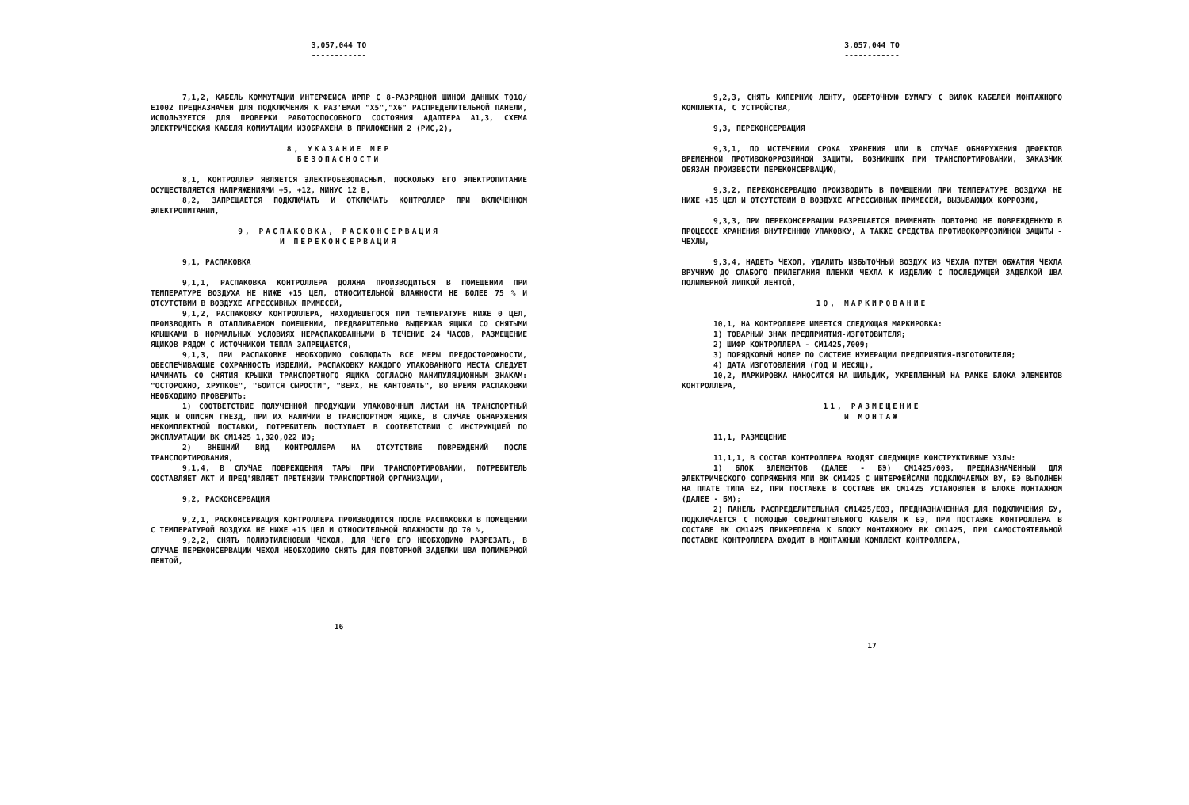3,057,044 ТО
------------
7,1,2, КАБЕЛЬ КОММУТАЦИИ ИНТЕРФЕЙСА ИРПР С 8-РАЗРЯДНОЙ ШИНОЙ ДАННЫХ Т010/Е1002 ПРЕДНАЗНАЧЕН ДЛЯ ПОДКЛЮЧЕНИЯ К РАЗ'ЕМАМ "X5","X6" РАСПРЕДЕЛИТЕЛЬНОЙ ПАНЕЛИ, ИСПОЛЬЗУЕТСЯ ДЛЯ ПРОВЕРКИ РАБОТОСПОСОБНОГО СОСТОЯНИЯ АДАПТЕРА А1,3, СХЕМА ЭЛЕКТРИЧЕСКАЯ КАБЕЛЯ КОММУТАЦИИ ИЗОБРАЖЕНА В ПРИЛОЖЕНИИ 2 (РИС,2),
8, УКАЗАНИЕ МЕР
БЕЗОПАСНОСТИ
8,1, КОНТРОЛЛЕР ЯВЛЯЕТСЯ ЭЛЕКТРОБЕЗОПАСНЫМ, ПОСКОЛЬКУ ЕГО ЭЛЕКТРОПИТАНИЕ ОСУЩЕСТВЛЯЕТСЯ НАПРЯЖЕНИЯМИ +5, +12, МИНУС 12 В,
8,2, ЗАПРЕЩАЕТСЯ ПОДКЛЮЧАТЬ И ОТКЛЮЧАТЬ КОНТРОЛЛЕР ПРИ ВКЛЮЧЕННОМ ЭЛЕКТРОПИТАНИИ,
9, РАСПАКОВКА, РАСКОНСЕРВАЦИЯ
И ПЕРЕКОНСЕРВАЦИЯ
9,1, РАСПАКОВКА
9,1,1, РАСПАКОВКА КОНТРОЛЛЕРА ДОЛЖНА ПРОИЗВОДИТЬСЯ В ПОМЕЩЕНИИ ПРИ ТЕМПЕРАТУРЕ ВОЗДУХА НЕ НИЖЕ +15 ЦЕЛ, ОТНОСИТЕЛЬНОЙ ВЛАЖНОСТИ НЕ БОЛЕЕ 75 % И ОТСУТСТВИИ В ВОЗДУХЕ АГРЕССИВНЫХ ПРИМЕСЕЙ,
9,1,2, РАСПАКОВКУ КОНТРОЛЛЕРА, НАХОДИВШЕГОСЯ ПРИ ТЕМПЕРАТУРЕ НИЖЕ 0 ЦЕЛ, ПРОИЗВОДИТЬ В ОТАПЛИВАЕМОМ ПОМЕЩЕНИИ, ПРЕДВАРИТЕЛЬНО ВЫДЕРЖАВ ЯЩИКИ СО СНЯТЫМИ КРЫШКАМИ В НОРМАЛЬНЫХ УСЛОВИЯХ НЕРАСПАКОВАННЫМИ В ТЕЧЕНИЕ 24 ЧАСОВ, РАЗМЕЩЕНИЕ ЯЩИКОВ РЯДОМ С ИСТОЧНИКОМ ТЕПЛА ЗАПРЕЩАЕТСЯ,
9,1,3, ПРИ РАСПАКОВКЕ НЕОБХОДИМО СОБЛЮДАТЬ ВСЕ МЕРЫ ПРЕДОСТОРОЖНОСТИ, ОБЕСПЕЧИВАЮЩИЕ СОХРАННОСТЬ ИЗДЕЛИЙ, РАСПАКОВКУ КАЖДОГО УПАКОВАННОГО МЕСТА СЛЕДУЕТ НАЧИНАТЬ СО СНЯТИЯ КРЫШКИ ТРАНСПОРТНОГО ЯЩИКА СОГЛАСНО МАНИПУЛЯЦИОННЫМ ЗНАКАМ: "ОСТОРОЖНО, ХРУПКОЕ", "БОИТСЯ СЫРОСТИ", "ВЕРХ, НЕ КАНТОВАТЬ", ВО ВРЕМЯ РАСПАКОВКИ НЕОБХОДИМО ПРОВЕРИТЬ:
1) СООТВЕТСТВИЕ ПОЛУЧЕННОЙ ПРОДУКЦИИ УПАКОВОЧНЫМ ЛИСТАМ НА ТРАНСПОРТНЫЙ ЯЩИК И ОПИСЯМ ГНЕЗД, ПРИ ИХ НАЛИЧИИ В ТРАНСПОРТНОМ ЯЩИКЕ, В СЛУЧАЕ ОБНАРУЖЕНИЯ НЕКОМПЛЕКТНОЙ ПОСТАВКИ, ПОТРЕБИТЕЛЬ ПОСТУПАЕТ В СООТВЕТСТВИИ С ИНСТРУКЦИЕЙ ПО ЭКСПЛУАТАЦИИ ВК СМ1425 1,320,022 ИЭ;
2) ВНЕШНИЙ ВИД КОНТРОЛЛЕРА НА ОТСУТСТВИЕ ПОВРЕЖДЕНИЙ ПОСЛЕ ТРАНСПОРТИРОВАНИЯ,
9,1,4, В СЛУЧАЕ ПОВРЕЖДЕНИЯ ТАРЫ ПРИ ТРАНСПОРТИРОВАНИИ, ПОТРЕБИТЕЛЬ СОСТАВЛЯЕТ АКТ И ПРЕД'ЯВЛЯЕТ ПРЕТЕНЗИИ ТРАНСПОРТНОЙ ОРГАНИЗАЦИИ,
9,2, РАСКОНСЕРВАЦИЯ
9,2,1, РАСКОНСЕРВАЦИЯ КОНТРОЛЛЕРА ПРОИЗВОДИТСЯ ПОСЛЕ РАСПАКОВКИ В ПОМЕЩЕНИИ С ТЕМПЕРАТУРОЙ ВОЗДУХА НЕ НИЖЕ +15 ЦЕЛ И ОТНОСИТЕЛЬНОЙ ВЛАЖНОСТИ ДО 70 %,
9,2,2, СНЯТЬ ПОЛИЭТИЛЕНОВЫЙ ЧЕХОЛ, ДЛЯ ЧЕГО ЕГО НЕОБХОДИМО РАЗРЕЗАТЬ, В СЛУЧАЕ ПЕРЕКОНСЕРВАЦИИ ЧЕХОЛ НЕОБХОДИМО СНЯТЬ ДЛЯ ПОВТОРНОЙ ЗАДЕЛКИ ШВА ПОЛИМЕРНОЙ ЛЕНТОЙ,
16
3,057,044 ТО
------------
9,2,3, СНЯТЬ КИПЕРНУЮ ЛЕНТУ, ОБЕРТОЧНУЮ БУМАГУ С ВИЛОК КАБЕЛЕЙ МОНТАЖНОГО КОМПЛЕКТА, С УСТРОЙСТВА,
9,3, ПЕРЕКОНСЕРВАЦИЯ
9,3,1, ПО ИСТЕЧЕНИИ СРОКА ХРАНЕНИЯ ИЛИ В СЛУЧАЕ ОБНАРУЖЕНИЯ ДЕФЕКТОВ ВРЕМЕННОЙ ПРОТИВОКОРРОЗИЙНОЙ ЗАЩИТЫ, ВОЗНИКШИХ ПРИ ТРАНСПОРТИРОВАНИИ, ЗАКАЗЧИК ОБЯЗАН ПРОИЗВЕСТИ ПЕРЕКОНСЕРВАЦИЮ,
9,3,2, ПЕРЕКОНСЕРВАЦИЮ ПРОИЗВОДИТЬ В ПОМЕЩЕНИИ ПРИ ТЕМПЕРАТУРЕ ВОЗДУХА НЕ НИЖЕ +15 ЦЕЛ И ОТСУТСТВИИ В ВОЗДУХЕ АГРЕССИВНЫХ ПРИМЕСЕЙ, ВЫЗЫВАЮЩИХ КОРРОЗИЮ,
9,3,3, ПРИ ПЕРЕКОНСЕРВАЦИИ РАЗРЕШАЕТСЯ ПРИМЕНЯТЬ ПОВТОРНО НЕ ПОВРЕЖДЕННУЮ В ПРОЦЕССЕ ХРАНЕНИЯ ВНУТРЕННЮЮ УПАКОВКУ, А ТАКЖЕ СРЕДСТВА ПРОТИВОКОРРОЗИЙНОЙ ЗАЩИТЫ - ЧЕХЛЫ,
9,3,4, НАДЕТЬ ЧЕХОЛ, УДАЛИТЬ ИЗБЫТОЧНЫЙ ВОЗДУХ ИЗ ЧЕХЛА ПУТЕМ ОБЖАТИЯ ЧЕХЛА ВРУЧНУЮ ДО СЛАБОГО ПРИЛЕГАНИЯ ПЛЕНКИ ЧЕХЛА К ИЗДЕЛИЮ С ПОСЛЕДУЮЩЕЙ ЗАДЕЛКОЙ ШВА ПОЛИМЕРНОЙ ЛИПКОЙ ЛЕНТОЙ,
10, МАРКИРОВАНИЕ
10,1, НА КОНТРОЛЛЕРЕ ИМЕЕТСЯ СЛЕДУЮЩАЯ МАРКИРОВКА:
1) ТОВАРНЫЙ ЗНАК ПРЕДПРИЯТИЯ-ИЗГОТОВИТЕЛЯ;
2) ШИФР КОНТРОЛЛЕРА - СМ1425,7009;
3) ПОРЯДКОВЫЙ НОМЕР ПО СИСТЕМЕ НУМЕРАЦИИ ПРЕДПРИЯТИЯ-ИЗГОТОВИТЕЛЯ;
4) ДАТА ИЗГОТОВЛЕНИЯ (ГОД И МЕСЯЦ),
10,2, МАРКИРОВКА НАНОСИТСЯ НА ШИЛЬДИК, УКРЕПЛЕННЫЙ НА РАМКЕ БЛОКА ЭЛЕМЕНТОВ КОНТРОЛЛЕРА,
11, РАЗМЕЩЕНИЕ
И МОНТАЖ
11,1, РАЗМЕЩЕНИЕ
11,1,1, В СОСТАВ КОНТРОЛЛЕРА ВХОДЯТ СЛЕДУЮЩИЕ КОНСТРУКТИВНЫЕ УЗЛЫ:
1) БЛОК ЭЛЕМЕНТОВ (ДАЛЕЕ - БЭ) СМ1425/003, ПРЕДНАЗНАЧЕННЫЙ ДЛЯ ЭЛЕКТРИЧЕСКОГО СОПРЯЖЕНИЯ МПИ ВК СМ1425 С ИНТЕРФЕЙСАМИ ПОДКЛЮЧАЕМЫХ ВУ, БЭ ВЫПОЛНЕН НА ПЛАТЕ ТИПА Е2, ПРИ ПОСТАВКЕ В СОСТАВЕ ВК СМ1425 УСТАНОВЛЕН В БЛОКЕ МОНТАЖНОМ (ДАЛЕЕ - БМ);
2) ПАНЕЛЬ РАСПРЕДЕЛИТЕЛЬНАЯ СМ1425/Е03, ПРЕДНАЗНАЧЕННАЯ ДЛЯ ПОДКЛЮЧЕНИЯ БУ, ПОДКЛЮЧАЕТСЯ С ПОМОЩЬЮ СОЕДИНИТЕЛЬНОГО КАБЕЛЯ К БЭ, ПРИ ПОСТАВКЕ КОНТРОЛЛЕРА В СОСТАВЕ ВК СМ1425 ПРИКРЕПЛЕНА К БЛОКУ МОНТАЖНОМУ ВК СМ1425, ПРИ САМОСТОЯТЕЛЬНОЙ ПОСТАВКЕ КОНТРОЛЛЕРА ВХОДИТ В МОНТАЖНЫЙ КОМПЛЕКТ КОНТРОЛЛЕРА,
17